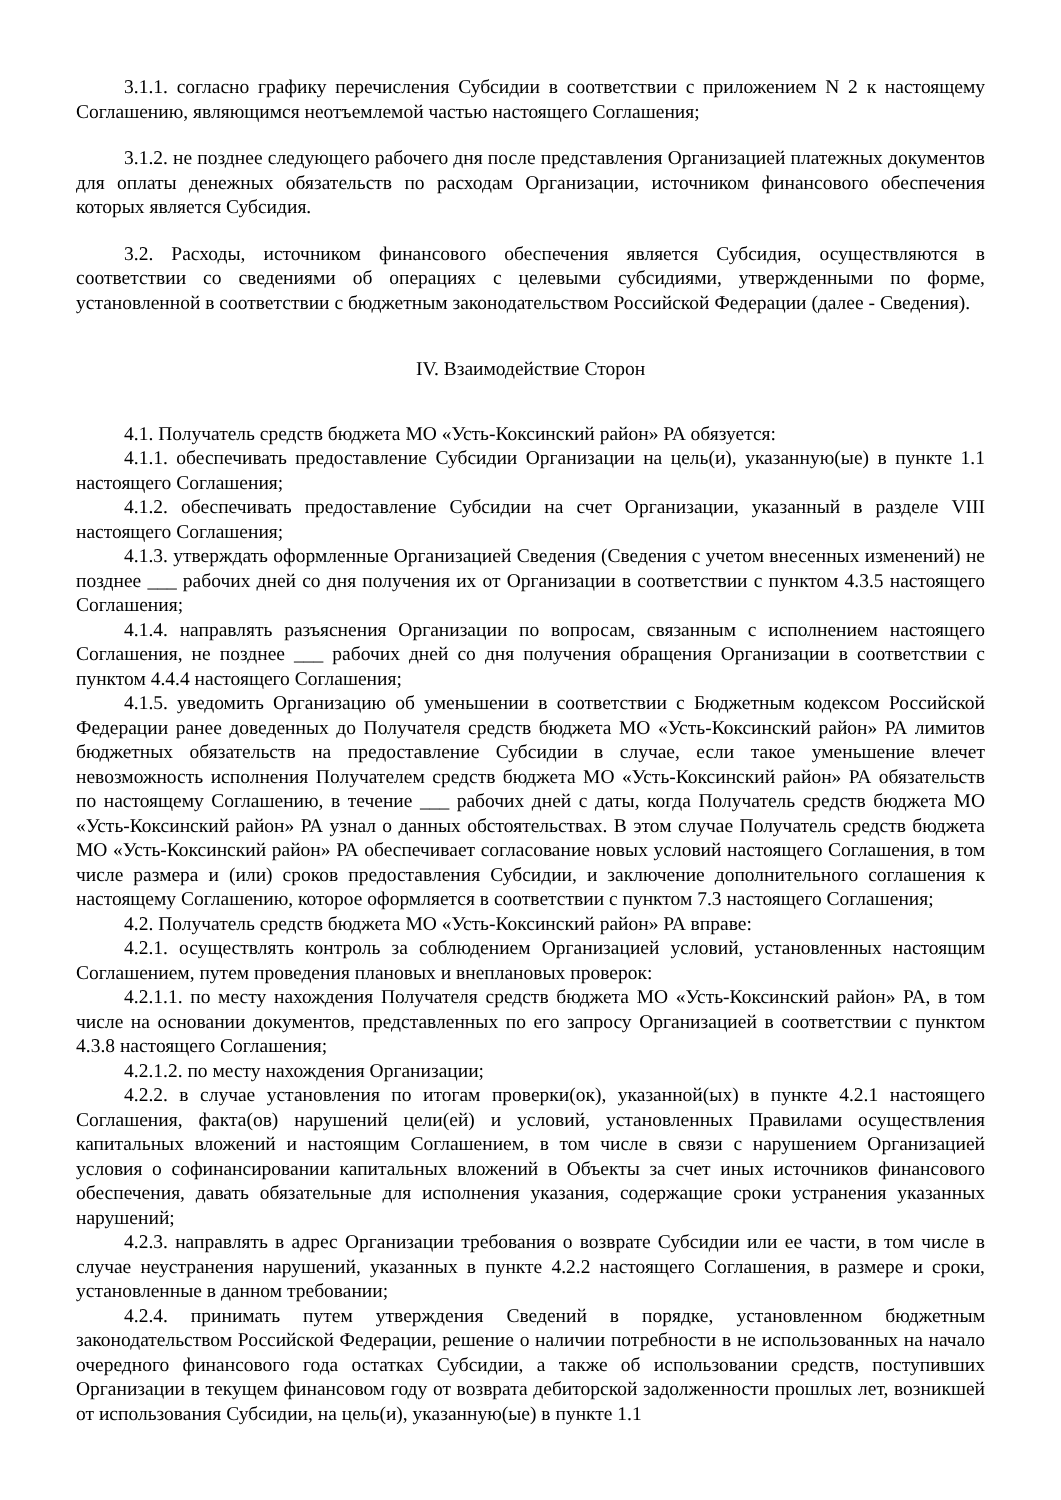3.1.1. согласно графику перечисления Субсидии в соответствии с приложением N 2 к настоящему Соглашению, являющимся неотъемлемой частью настоящего Соглашения;
3.1.2. не позднее следующего рабочего дня после представления Организацией платежных документов для оплаты денежных обязательств по расходам Организации, источником финансового обеспечения которых является Субсидия.
3.2. Расходы, источником финансового обеспечения является Субсидия, осуществляются в соответствии со сведениями об операциях с целевыми субсидиями, утвержденными по форме, установленной в соответствии с бюджетным законодательством Российской Федерации (далее - Сведения).
IV. Взаимодействие Сторон
4.1. Получатель средств бюджета МО «Усть-Коксинский район» РА обязуется:
4.1.1. обеспечивать предоставление Субсидии Организации на цель(и), указанную(ые) в пункте 1.1 настоящего Соглашения;
4.1.2. обеспечивать предоставление Субсидии на счет Организации, указанный в разделе VIII настоящего Соглашения;
4.1.3. утверждать оформленные Организацией Сведения (Сведения с учетом внесенных изменений) не позднее ___ рабочих дней со дня получения их от Организации в соответствии с пунктом 4.3.5 настоящего Соглашения;
4.1.4. направлять разъяснения Организации по вопросам, связанным с исполнением настоящего Соглашения, не позднее ___ рабочих дней со дня получения обращения Организации в соответствии с пунктом 4.4.4 настоящего Соглашения;
4.1.5. уведомить Организацию об уменьшении в соответствии с Бюджетным кодексом Российской Федерации ранее доведенных до Получателя средств бюджета МО «Усть-Коксинский район» РА лимитов бюджетных обязательств на предоставление Субсидии в случае, если такое уменьшение влечет невозможность исполнения Получателем средств бюджета МО «Усть-Коксинский район» РА обязательств по настоящему Соглашению, в течение ___ рабочих дней с даты, когда Получатель средств бюджета МО «Усть-Коксинский район» РА узнал о данных обстоятельствах. В этом случае Получатель средств бюджета МО «Усть-Коксинский район» РА обеспечивает согласование новых условий настоящего Соглашения, в том числе размера и (или) сроков предоставления Субсидии, и заключение дополнительного соглашения к настоящему Соглашению, которое оформляется в соответствии с пунктом 7.3 настоящего Соглашения;
4.2. Получатель средств бюджета МО «Усть-Коксинский район» РА вправе:
4.2.1. осуществлять контроль за соблюдением Организацией условий, установленных настоящим Соглашением, путем проведения плановых и внеплановых проверок:
4.2.1.1. по месту нахождения Получателя средств бюджета МО «Усть-Коксинский район» РА, в том числе на основании документов, представленных по его запросу Организацией в соответствии с пунктом 4.3.8 настоящего Соглашения;
4.2.1.2. по месту нахождения Организации;
4.2.2. в случае установления по итогам проверки(ок), указанной(ых) в пункте 4.2.1 настоящего Соглашения, факта(ов) нарушений цели(ей) и условий, установленных Правилами осуществления капитальных вложений и настоящим Соглашением, в том числе в связи с нарушением Организацией условия о софинансировании капитальных вложений в Объекты за счет иных источников финансового обеспечения, давать обязательные для исполнения указания, содержащие сроки устранения указанных нарушений;
4.2.3. направлять в адрес Организации требования о возврате Субсидии или ее части, в том числе в случае неустранения нарушений, указанных в пункте 4.2.2 настоящего Соглашения, в размере и сроки, установленные в данном требовании;
4.2.4. принимать путем утверждения Сведений в порядке, установленном бюджетным законодательством Российской Федерации, решение о наличии потребности в не использованных на начало очередного финансового года остатках Субсидии, а также об использовании средств, поступивших Организации в текущем финансовом году от возврата дебиторской задолженности прошлых лет, возникшей от использования Субсидии, на цель(и), указанную(ые) в пункте 1.1